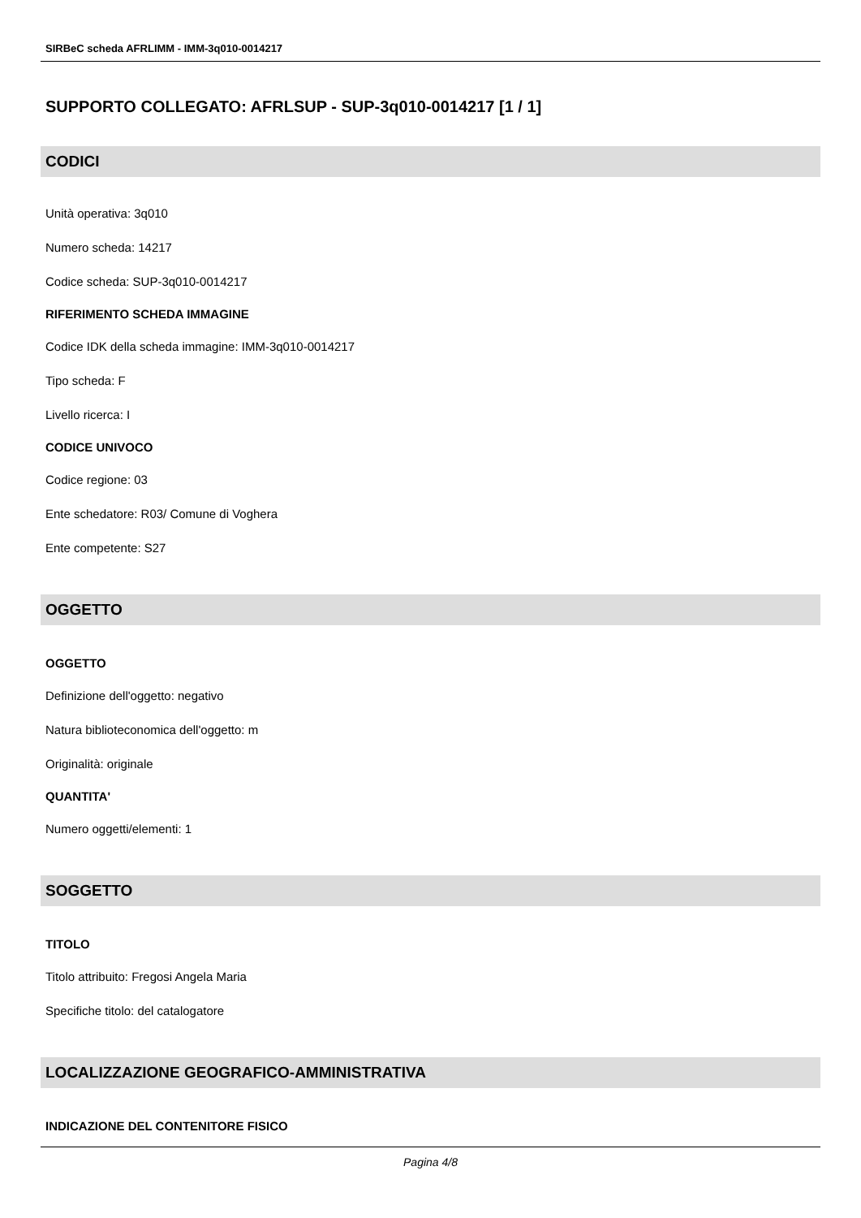SIRBeC scheda AFRLIMM - IMM-3q010-0014217
SUPPORTO COLLEGATO: AFRLSUP - SUP-3q010-0014217 [1 / 1]
CODICI
Unità operativa: 3q010
Numero scheda: 14217
Codice scheda: SUP-3q010-0014217
RIFERIMENTO SCHEDA IMMAGINE
Codice IDK della scheda immagine: IMM-3q010-0014217
Tipo scheda: F
Livello ricerca: I
CODICE UNIVOCO
Codice regione: 03
Ente schedatore: R03/ Comune di Voghera
Ente competente: S27
OGGETTO
OGGETTO
Definizione dell'oggetto: negativo
Natura biblioteconomica dell'oggetto: m
Originalità: originale
QUANTITA'
Numero oggetti/elementi: 1
SOGGETTO
TITOLO
Titolo attribuito: Fregosi Angela Maria
Specifiche titolo: del catalogatore
LOCALIZZAZIONE GEOGRAFICO-AMMINISTRATIVA
INDICAZIONE DEL CONTENITORE FISICO
Pagina 4/8